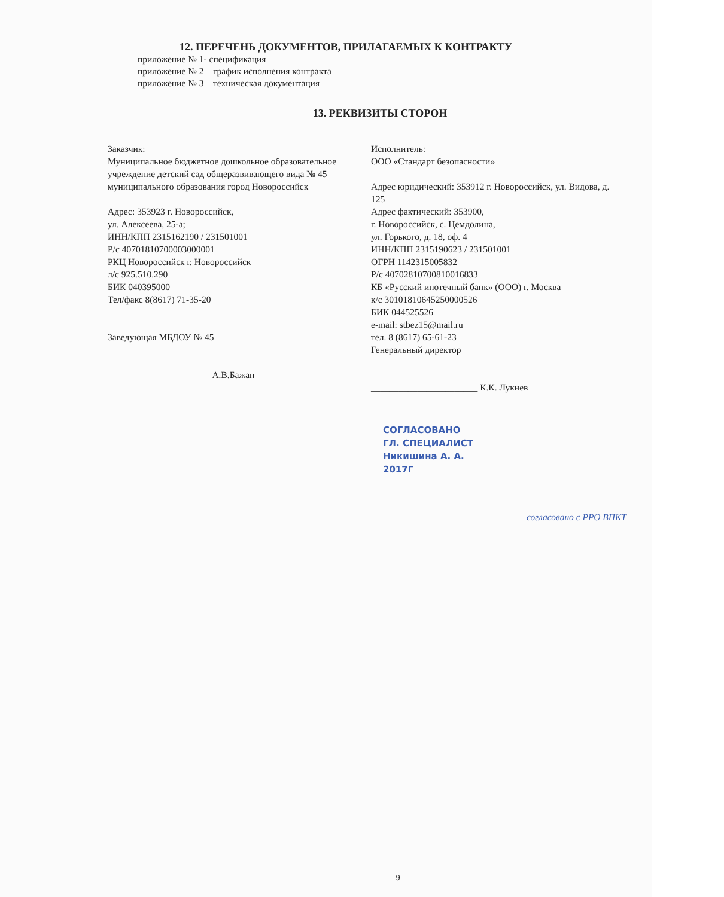12. ПЕРЕЧЕНЬ ДОКУМЕНТОВ, ПРИЛАГАЕМЫХ К КОНТРАКТУ
приложение № 1- спецификация
приложение № 2 – график исполнения контракта
приложение № 3 – техническая документация
13. РЕКВИЗИТЫ СТОРОН
Заказчик:
Муниципальное бюджетное дошкольное образовательное учреждение детский сад общеразвивающего вида № 45 муниципального образования город Новороссийск
Адрес: 353923 г. Новороссийск,
ул. Алексеева, 25-а;
ИНН/КПП 2315162190 / 231501001
Р/с 40701810700003000001
РКЦ Новороссийск г. Новороссийск
л/с 925.510.290
БИК 040395000
Тел/факс 8(8617) 71-35-20
Заведующая МБДОУ № 45
______________________ А.В.Бажан
Исполнитель:
ООО «Стандарт безопасности»
Адрес юридический: 353912 г. Новороссийск, ул. Видова, д. 125
Адрес фактический: 353900,
г. Новороссийск, с. Цемдолина,
ул. Горького, д. 18, оф. 4
ИНН/КПП 2315190623 / 231501001
ОГРН 1142315005832
Р/с 40702810700810016833
КБ «Русский ипотечный банк» (ООО) г. Москва
к/с 30101810645250000526
БИК 044525526
e-mail: stbez15@mail.ru
тел. 8 (8617) 65-61-23
Генеральный директор
_______________________ К.К. Лукиев
СОГЛАСОВАНО
ГЛ. СПЕЦИАЛИСТ
Никишина А. А.
2017Г
согласовано с РРО ВПКТ
9